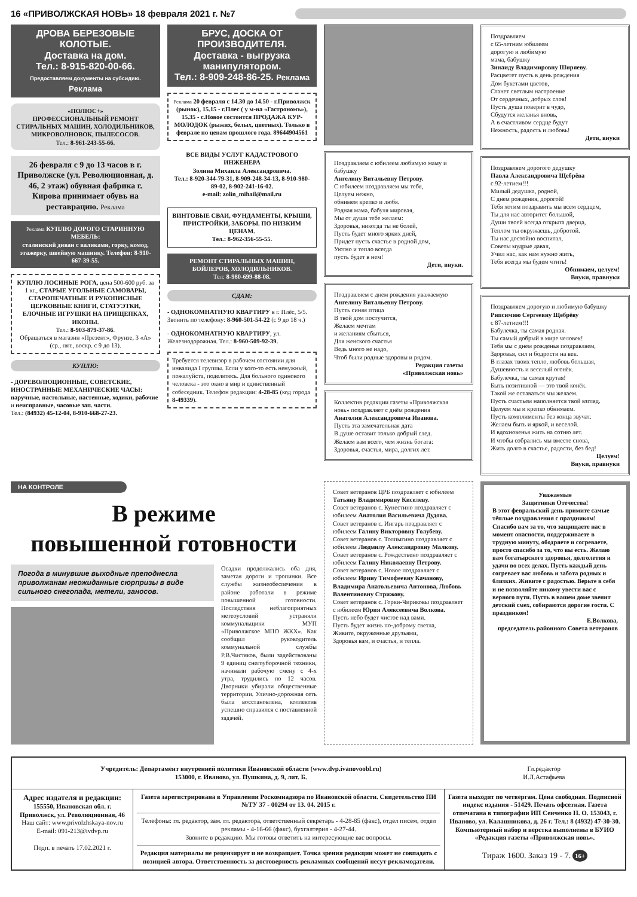16 «ПРИВОЛЖСКАЯ НОВЬ» 18 февраля 2021 г. №7
ДРОВА БЕРЕЗОВЫЕ КОЛОТЫЕ.
Доставка на дом.
Тел.: 8-915-820-00-66.
Предоставляем документы на субсидию. Реклама
«ПОЛЮС+»
ПРОФЕССИОНАЛЬНЫЙ РЕМОНТ СТИРАЛЬНЫХ МАШИН, ХОЛОДИЛЬНИКОВ, МИКРОВОЛНОВОК, ПЫЛЕСОСОВ.
Тел.: 8-961-243-55-66.
26 февраля с 9 до 13 часов в г. Приволжске (ул. Революционная, д. 46, 2 этаж) обувная фабрика г. Кирова принимает обувь на реставрацию. Реклама
Реклама КУПЛЮ ДОРОГО СТАРИННУЮ МЕБЕЛЬ:
сталинский диван с валиками, горку, комод, этажерку, швейную машинку. Телефон: 8-910-667-39-55.
КУПЛЮ ЛОСИНЫЕ РОГА, цена 500-600 руб. за 1 кг., СТАРЫЕ УГОЛЬНЫЕ САМОВАРЫ, СТАРОПЕЧАТНЫЕ И РУКОПИСНЫЕ ЦЕРКОВНЫЕ КНИГИ, СТАТУЭТКИ, ЕЛОЧНЫЕ ИГРУШКИ НА ПРИЩЕПКАХ, ИКОНЫ.
Тел.: 8-903-879-37-86.
Обращаться в магазин «Презент», Фрунзе, 3 «А» (ср., пят., воскр. с 9 до 13).
КУПЛЮ:
- ДОРЕВОЛЮЦИОННЫЕ, СОВЕТСКИЕ, ИНОСТРАННЫЕ МЕХАНИЧЕСКИЕ ЧАСЫ: наручные, настольные, настенные, ходики, рабочие и неисправные, часовые зап. части.
Тел.: (84932) 45-12-04, 8-910-668-27-23.
БРУС, ДОСКА ОТ ПРОИЗВОДИТЕЛЯ.
Доставка - выгрузка манипулятором.
Тел.: 8-909-248-86-25. Реклама
Реклама 20 февраля с 14.30 до 14.50 - г.Приволжск (рынок), 15.15 - г.Плес ( у м-на «Гастрономъ»), 15.35 - с.Новое состоится ПРОДАЖА КУР-МОЛОДОК (рыжих, белых, цветных). Только в феврале по ценам прошлого года. 89644904561
ВСЕ ВИДЫ УСЛУГ КАДАСТРОВОГО ИНЖЕНЕРА
Золина Михаила Александровича.
Тел.: 8-920-344-79-31, 8-909-248-34-13, 8-910-980-89-02, 8-902-241-16-02.
e-mail: zolin_mihail@mail.ru
ВИНТОВЫЕ СВАИ, ФУНДАМЕНТЫ, КРЫШИ, ПРИСТРОЙКИ, ЗАБОРЫ. ПО НИЗКИМ ЦЕНАМ.
Тел.: 8-962-356-55-55.
РЕМОНТ СТИРАЛЬНЫХ МАШИН, БОЙЛЕРОВ, ХОЛОДИЛЬНИКОВ.
Тел: 8-980-699-88-08.
СДАМ:
- ОДНОКОМНАТНУЮ КВАРТИРУ в г. Плёс, 5/5. Звонить по телефону: 8-960-501-54-22 (с 9 до 18 ч.)
- ОДНОКОМНАТНУЮ КВАРТИРУ, ул. Железнодорожная. Тел.: 8-960-509-92-39.
Требуется телевизор в рабочем состоянии для инвалида I группы. Если у кого-то есть ненужный, пожалуйста, поделитесь. Для больного одинокого человека - это окно в мир и единственный собеседник. Телефон редакции: 4-28-85 (код города 8-49339).
Поздравляем с юбилеем любимую маму и бабушку
Ангелину Витальевну Петрову.
С юбилеем поздравляем мы тебя,
Целуем нежно,
обнимем крепко и любя.
Родная мама, бабуля мировая,
Мы от души тебе желаем:
Здоровья, никогда ты не болей,
Пусть будет много ярких дней,
Придет пусть счастье в родной дом,
Уютно и тепло всегда
пусть будет в нем!
Дети, внуки.
Поздравляем с днем рождения уважаемую
Ангелину Витальевну Петрову.
Пусть синяя птица
В твой дом постучится,
Желаем мечтам
и желаниям сбыться,
Для женского счастья
Ведь много не надо,
Чтоб были родные здоровы и рядом.
Редакция газеты
«Приволжская новь»
Коллектив редакции газеты «Приволжская новь» поздравляет с днём рождения
Анатолия Александровича Иванова.
Пусть эта замечательная дата
В душе оставит только добрый след.
Желаем вам всего, чем жизнь богата:
Здоровья, счастья, мира, долгих лет.
Поздравляем
с 65-летним юбилеем
дорогую и любимую
мама, бабушку
Зинаиду Владимировну Ширяеву.
Расцветет пусть в день рождения
Дом букетами цветов,
Станет светлым настроение
От сердечных, добрых слов!
Пусть душа поверит в чудо,
Сбудутся желанья вновь,
А в счастливом сердце будут
Нежность, радость и любовь!
Дети, внуки
Поздравляем дорогого дедушку
Павла Александровича Щебрёва
с 92-летием!!!
Милый дедушка, родной,
С днем рождения, дорогой!
Тебя хотим поздравить мы всем сердцем,
Ты для нас авторитет большой,
Души твоей всегда открыта дверца,
Теплом ты окружаешь, добротой.
Ты нас достойно воспитал,
Советы мудрые давал,
Учил нас, как нам нужно жить,
Тебя всегда мы будем чтить!
Обнимаем, целуем!
Внуки, правнуки
Поздравляем дорогую и любимую бабушку
Рипсимию Сергеевну Щебрёву
с 87-летием!!!
Бабулечка, ты самая родная.
Ты самый добрый в мире человек!
Тебя мы с днем рожденья поздравляем,
Здоровья, сил и бодрости на век.
В глазах твоих тепло, любовь большая,
Душевность и веселый огонёк.
Бабулечка, ты самая крутая!
Быть позитивной — это твой конёк.
Такой же оставаться мы желаем.
Пусть счастьем наполняется твой взгляд.
Целуем мы и крепко обнимаем.
Пусть комплименты без конца звучат.
Желаем быть и яркой, и веселой.
И вдохновенья жить на сотню лет.
И чтобы собрались мы вместе снова,
Жить долго в счастье, радости, без бед!
Целуем!
Внуки, правнуки
НА КОНТРОЛЕ
В режиме
повышенной готовности
Погода в минувшие выходные преподнесла приволжанам неожиданные сюрпризы в виде сильного снегопада, метели, заносов.
Осадки продолжались оба дня, заметая дороги и тропинки. Все службы жизнеобеспечения в районе работали в режиме повышенной готовности. Последствия неблагоприятных метеоусловий устраняли коммунальщики МУП «Приволжское МПО ЖКХ». Как сообщил руководитель коммунальной службы Р.В.Чистяков, были задействованы 9 единиц снегоуборочной техники, начинали рабочую смену с 4-х утра, трудились по 12 часов. Дворники убирали общественные территории. Улично-дорожная сеть была восстановлена, коллектив успешно справился с поставленной задачей.
Совет ветеранов ЦРБ поздравляет с юбилеем Татьяну Владимировну Киселеву.
Совет ветеранов с. Кунестино поздравляет с юбилеем Анатолия Васильевича Дудова.
Совет ветеранов с. Ингарь поздравляет с юбилеем Галину Викторовну Голубеву.
Совет ветеранов с. Толпыгино поздравляет с юбилеем Людмилу Александровну Малкову.
Совет ветеранов с. Рождествено поздравляет с юбилеем Галину Николаевну Петрову.
Совет ветеранов с. Новое поздравляет с юбилеем Ирину Тимофеевну Качанову, Владимира Анатольевича Антонова, Любовь Валентиновну Стрижову.
Совет ветеранов с. Горки-Чириковы поздравляет с юбилеем Юрия Алексеевича Волкова.
Пусть небо будет чистое над вами.
Пусть будет жизнь по-доброму светла,
Живите, окруженные друзьями,
Здоровья вам, и счастья, и тепла.
Уважаемые
Защитники Отечества!
В этот февральский день примите самые тёплые поздравления с праздником! Спасибо вам за то, что защищаете нас в момент опасности, поддерживаете в трудную минуту, ободряете и согреваете, просто спасибо за то, что вы есть. Желаю вам богатырского здоровья, долголетия и удачи во всех делах. Пусть каждый день согревает вас любовь и забота родных и близких. Живите с радостью. Верьте в себя и не позволяйте никому увести вас с верного пути. Пусть в вашем доме звенит детский смех, собираются дорогие гости. С праздником!
Е.Волкова,
председатель районного Совета ветеранов
Учредитель: Департамент внутренней политики Ивановской области (www.dvp.ivanovoobl.ru)
153000, г. Иваново, ул. Пушкина, д. 9, лит. Б.
Гл.редактор
И.Л.Астафьева
Адрес издателя и редакции:
155550, Ивановская обл. г. Приволжск, ул. Революционная, 46
Наш сайт: www.privolzhskaya-nov.ru
E-mail: 091-213@ivdvp.ru
Подп. в печать 17.02.2021 г.
Газета зарегистрирована в Управлении Роскомнадзора по Ивановской области. Свидетельство ПИ №ТУ 37 - 00294 от 13. 04. 2015 г.
Телефоны: гл. редактор, зам. гл. редактора, ответственный секретарь - 4-28-85 (факс), отдел писем, отдел рекламы - 4-16-66 (факс), бухгалтерия - 4-27-44.
Звоните в редакцию. Мы готовы ответить на интересующие вас вопросы.
Редакция материалы не рецензирует и не возвращает. Точка зрения редакции может не совпадать с позицией автора. Ответственность за достоверность рекламных сообщений несут рекламодатели.
Газета выходит по четвергам. Цена свободная. Подписной индекс издания - 51429. Печать офсетная. Газета отпечатана в типографии ИП Сенченко Н. О. 153043, г. Иваново, ул. Калашникова, д. 26 г. Тел.: 8 (4932) 47-30-30. Компьютерный набор и верстка выполнены в БУИО «Редакция газеты «Приволжская новь».
Тираж 1600. Заказ 19 - 7. 16+